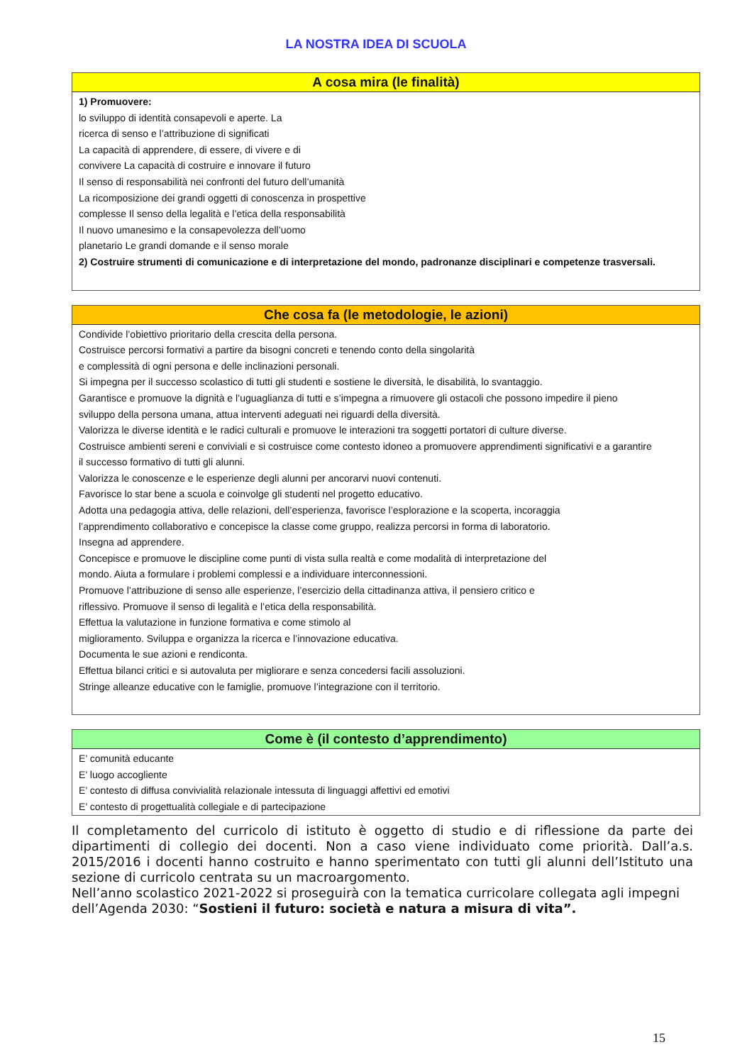LA NOSTRA IDEA DI SCUOLA
| A cosa mira (le finalità) |
| --- |
| 1) Promuovere: lo sviluppo di identità consapevoli e aperte. La ricerca di senso e l’attribuzione di significati La capacità di apprendere, di essere, di vivere e di convivere La capacità di costruire e innovare il futuro Il senso di responsabilità nei confronti del futuro dell’umanità La ricomposizione dei grandi oggetti di conoscenza in prospettive complesse Il senso della legalità e l’etica della responsabilità Il nuovo umanesimo e la consapevolezza dell’uomo planetario Le grandi domande e il senso morale 2) Costruire strumenti di comunicazione e di interpretazione del mondo, padronanze disciplinari e competenze trasversali. |
| Che cosa fa (le metodologie, le azioni) |
| --- |
| Condivide l’obiettivo prioritario della crescita della persona. Costruisce percorsi formativi a partire da bisogni concreti e tenendo conto della singolarità e complessità di ogni persona e delle inclinazioni personali. Si impegna per il successo scolastico di tutti gli studenti e sostiene le diversità, le disabilità, lo svantaggio. Garantisce e promuove la dignità e l’uguaglianza di tutti e s’impegna a rimuovere gli ostacoli che possono impedire il pieno sviluppo della persona umana, attua interventi adeguati nei riguardi della diversità. Valorizza le diverse identità e le radici culturali e promuove le interazioni tra soggetti portatori di culture diverse. Costruisce ambienti sereni e conviviali e si costruisce come contesto idoneo a promuovere apprendimenti significativi e a garantire il successo formativo di tutti gli alunni. Valorizza le conoscenze e le esperienze degli alunni per ancorarvi nuovi contenuti. Favorisce lo star bene a scuola e coinvolge gli studenti nel progetto educativo. Adotta una pedagogia attiva, delle relazioni, dell’esperienza, favorisce l’esplorazione e la scoperta, incoraggia l’apprendimento collaborativo e concepisce la classe come gruppo, realizza percorsi in forma di laboratorio. Insegna ad apprendere. Concepisce e promuove le discipline come punti di vista sulla realtà e come modalità di interpretazione del mondo. Aiuta a formulare i problemi complessi e a individuare interconnessioni. Promuove l’attribuzione di senso alle esperienze, l’esercizio della cittadinanza attiva, il pensiero critico e riflessivo. Promuove il senso di legalità e l’etica della responsabilità. Effettua la valutazione in funzione formativa e come stimolo al miglioramento. Sviluppa e organizza la ricerca e l’innovazione educativa. Documenta le sue azioni e rendiconta. Effettua bilanci critici e si autovaluta per migliorare e senza concedersi facili assoluzioni. Stringe alleanze educative con le famiglie, promuove l’integrazione con il territorio. |
| Come è (il contesto d’apprendimento) |
| --- |
| E’ comunità educante E’ luogo accogliente E’ contesto di diffusa convivialità relazionale intessuta di linguaggi affettivi ed emotivi E’ contesto di progettualità collegiale e di partecipazione |
Il completamento del curricolo di istituto è oggetto di studio e di riflessione da parte dei dipartimenti di collegio dei docenti. Non a caso viene individuato come priorità. Dall’a.s. 2015/2016 i docenti hanno costruito e hanno sperimentato con tutti gli alunni dell’Istituto una sezione di curricolo centrata su un macroargomento.
Nell’anno scolastico 2021-2022 si proseguirà con la tematica curricolare collegata agli impegni dell’Agenda 2030: “Sostieni il futuro: società e natura a misura di vita”.
15